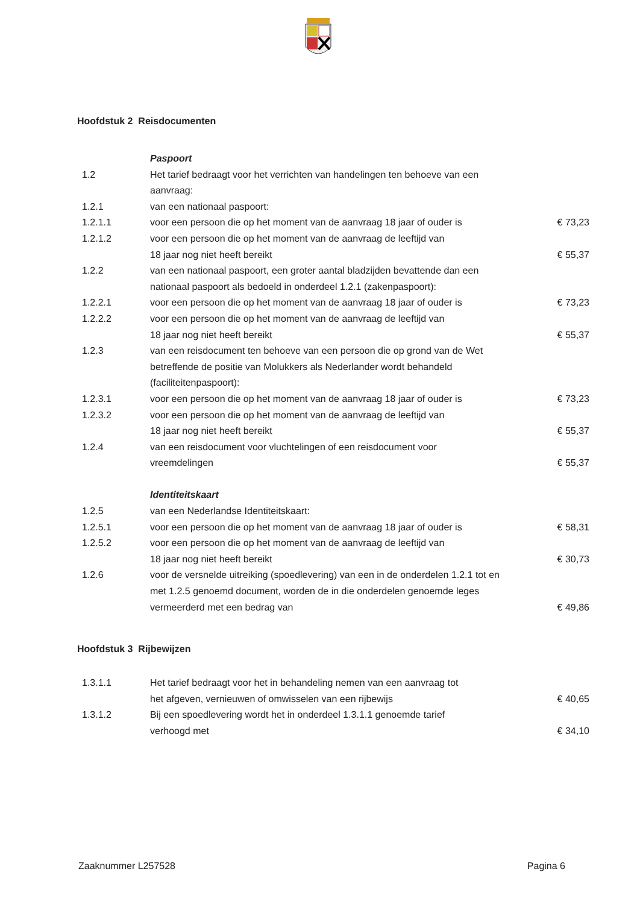Hoofdstuk 2 Reisdocumenten
| | Paspoort | |
| 1.2 | Het tarief bedraagt voor het verrichten van handelingen ten behoeve van een aanvraag: | |
| 1.2.1 | van een nationaal paspoort: | |
| 1.2.1.1 | voor een persoon die op het moment van de aanvraag 18 jaar of ouder is | € 73,23 |
| 1.2.1.2 | voor een persoon die op het moment van de aanvraag de leeftijd van 18 jaar nog niet heeft bereikt | € 55,37 |
| 1.2.2 | van een nationaal paspoort, een groter aantal bladzijden bevattende dan een nationaal paspoort als bedoeld in onderdeel 1.2.1 (zakenpaspoort): | |
| 1.2.2.1 | voor een persoon die op het moment van de aanvraag 18 jaar of ouder is | € 73,23 |
| 1.2.2.2 | voor een persoon die op het moment van de aanvraag de leeftijd van 18 jaar nog niet heeft bereikt | € 55,37 |
| 1.2.3 | van een reisdocument ten behoeve van een persoon die op grond van de Wet betreffende de positie van Molukkers als Nederlander wordt behandeld (faciliteitenpaspoort): | |
| 1.2.3.1 | voor een persoon die op het moment van de aanvraag 18 jaar of ouder is | € 73,23 |
| 1.2.3.2 | voor een persoon die op het moment van de aanvraag de leeftijd van 18 jaar nog niet heeft bereikt | € 55,37 |
| 1.2.4 | van een reisdocument voor vluchtelingen of een reisdocument voor vreemdelingen | € 55,37 |
| | Identiteitskaart | |
| 1.2.5 | van een Nederlandse Identiteitskaart: | |
| 1.2.5.1 | voor een persoon die op het moment van de aanvraag 18 jaar of ouder is | € 58,31 |
| 1.2.5.2 | voor een persoon die op het moment van de aanvraag de leeftijd van 18 jaar nog niet heeft bereikt | € 30,73 |
| 1.2.6 | voor de versnelde uitreiking (spoedlevering) van een in de onderdelen 1.2.1 tot en met 1.2.5 genoemd document, worden de in die onderdelen genoemde leges vermeerderd met een bedrag van | € 49,86 |
Hoofdstuk 3 Rijbewijzen
| 1.3.1.1 | Het tarief bedraagt voor het in behandeling nemen van een aanvraag tot het afgeven, vernieuwen of omwisselen van een rijbewijs | € 40,65 |
| 1.3.1.2 | Bij een spoedlevering wordt het in onderdeel 1.3.1.1 genoemde tarief verhoogd met | € 34,10 |
Zaaknummer L257528 Pagina 6